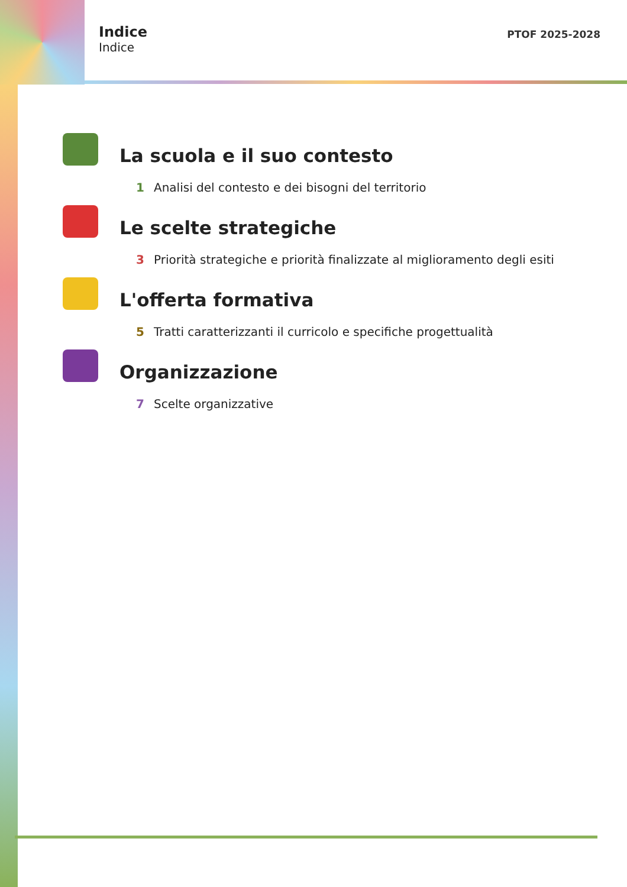Indice
Indice
PTOF 2025-2028
La scuola e il suo contesto
1 Analisi del contesto e dei bisogni del territorio
Le scelte strategiche
3 Priorità strategiche e priorità finalizzate al miglioramento degli esiti
L'offerta formativa
5 Tratti caratterizzanti il curricolo e specifiche progettualità
Organizzazione
7 Scelte organizzative